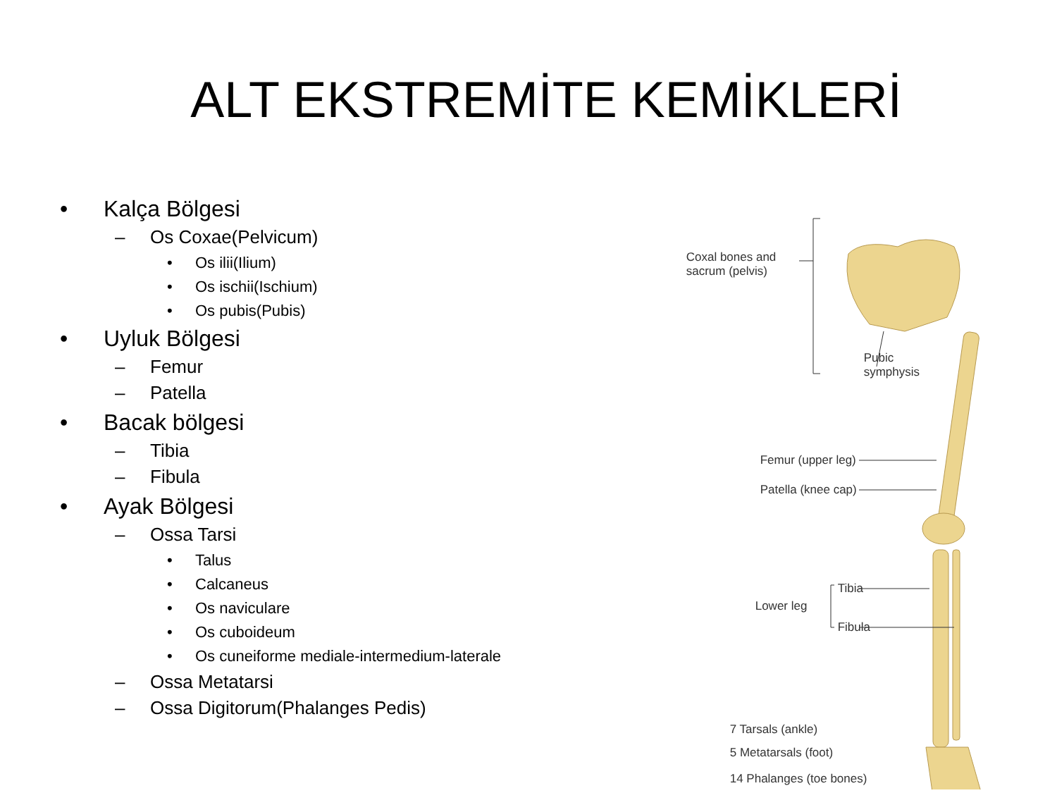ALT EKSTREMİTE KEMİKLERİ
• Kalça Bölgesi
– Os Coxae(Pelvicum)
• Os ilii(Ilium)
• Os ischii(Ischium)
• Os pubis(Pubis)
• Uyluk Bölgesi
– Femur
– Patella
• Bacak bölgesi
– Tibia
– Fibula
• Ayak Bölgesi
– Ossa Tarsi
• Talus
• Calcaneus
• Os naviculare
• Os cuboideum
• Os cuneiforme mediale-intermedium-laterale
– Ossa Metatarsi
– Ossa Digitorum(Phalanges Pedis)
Coxal bones and
sacrum (pelvis)
Pubic
symphysis
Femur (upper leg)
Patella (knee cap)
Tibia
Lower leg
Fibula
7 Tarsals (ankle)
5 Metatarsals (foot)
14 Phalanges (toe bones)